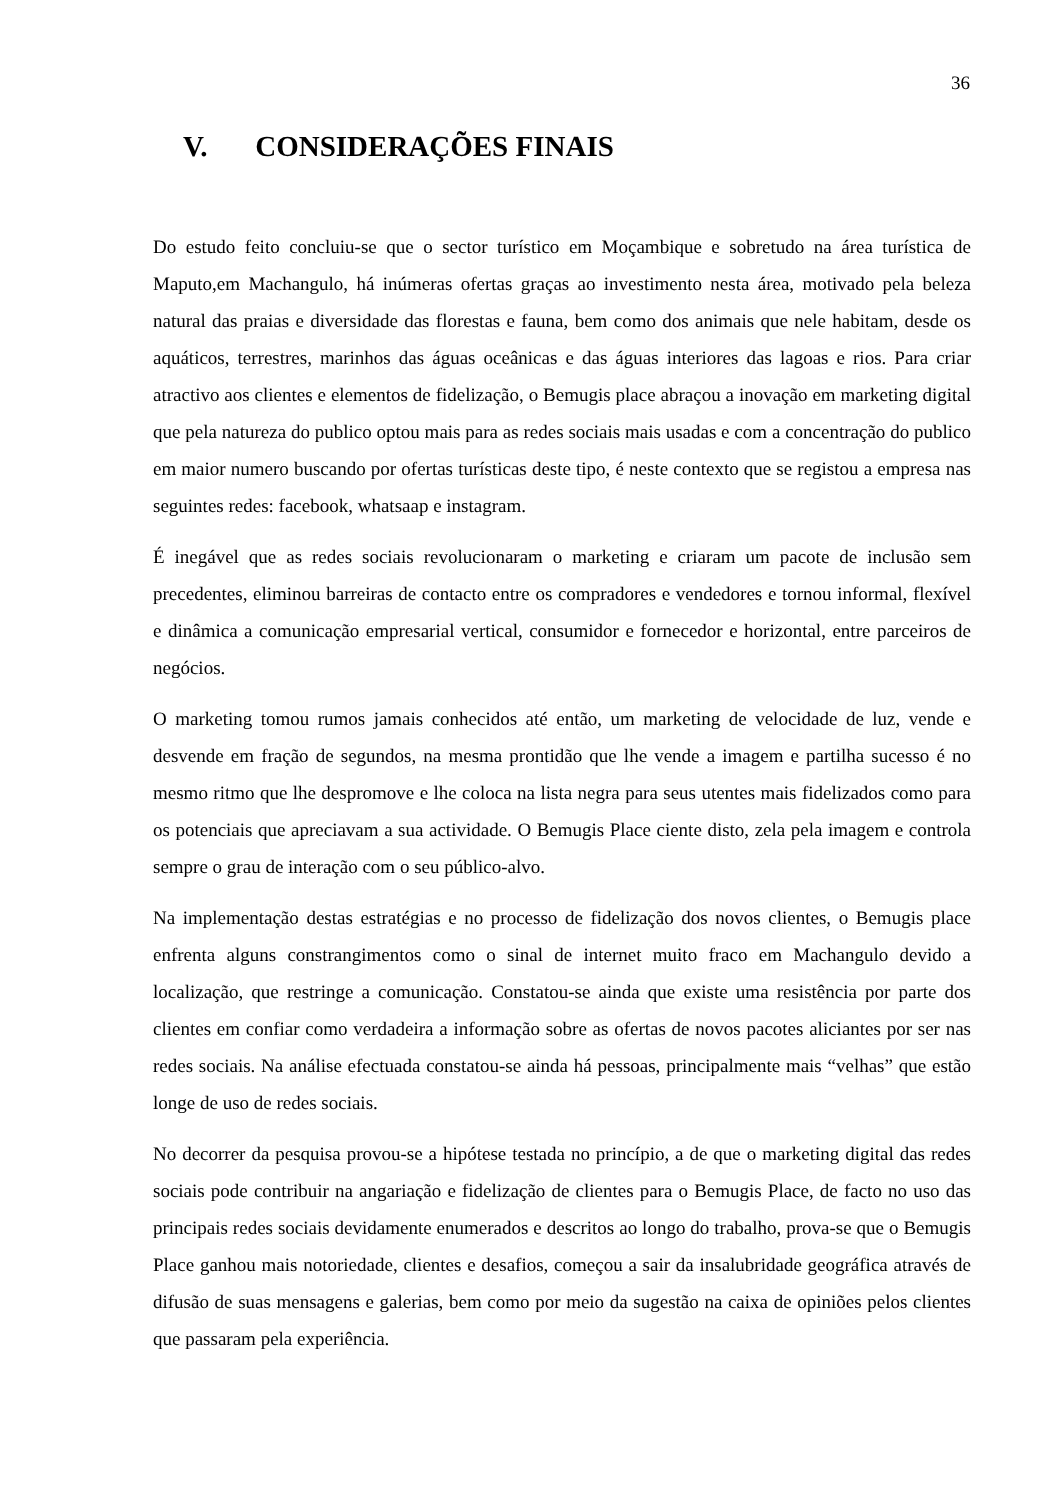36
V. CONSIDERAÇÕES FINAIS
Do estudo feito concluiu-se que o sector turístico em Moçambique e sobretudo na área turística de Maputo,em Machangulo, há inúmeras ofertas graças ao investimento nesta área, motivado pela beleza natural das praias e diversidade das florestas e fauna, bem como dos animais que nele habitam, desde os aquáticos, terrestres, marinhos das águas oceânicas e das águas interiores das lagoas e rios. Para criar atractivo aos clientes e elementos de fidelização, o Bemugis place abraçou a inovação em marketing digital que pela natureza do publico optou mais para as redes sociais mais usadas e com a concentração do publico em maior numero buscando por ofertas turísticas deste tipo, é neste contexto que se registou a empresa nas seguintes redes: facebook, whatsaap e instagram.
É inegável que as redes sociais revolucionaram o marketing e criaram um pacote de inclusão sem precedentes, eliminou barreiras de contacto entre os compradores e vendedores e tornou informal, flexível e dinâmica a comunicação empresarial vertical, consumidor e fornecedor e horizontal, entre parceiros de negócios.
O marketing tomou rumos jamais conhecidos até então, um marketing de velocidade de luz, vende e desvende em fração de segundos, na mesma prontidão que lhe vende a imagem e partilha sucesso é no mesmo ritmo que lhe despromove e lhe coloca na lista negra para seus utentes mais fidelizados como para os potenciais que apreciavam a sua actividade. O Bemugis Place ciente disto, zela pela imagem e controla sempre o grau de interação com o seu público-alvo.
Na implementação destas estratégias e no processo de fidelização dos novos clientes, o Bemugis place enfrenta alguns constrangimentos como o sinal de internet muito fraco em Machangulo devido a localização, que restringe a comunicação. Constatou-se ainda que existe uma resistência por parte dos clientes em confiar como verdadeira a informação sobre as ofertas de novos pacotes aliciantes por ser nas redes sociais. Na análise efectuada constatou-se ainda há pessoas, principalmente mais “velhas” que estão longe de uso de redes sociais.
No decorrer da pesquisa provou-se a hipótese testada no princípio, a de que o marketing digital das redes sociais pode contribuir na angariação e fidelização de clientes para o Bemugis Place, de facto no uso das principais redes sociais devidamente enumerados e descritos ao longo do trabalho, prova-se que o Bemugis Place ganhou mais notoriedade, clientes e desafios, começou a sair da insalubridade geográfica através de difusão de suas mensagens e galerias, bem como por meio da sugestão na caixa de opiniões pelos clientes que passaram pela experiência.